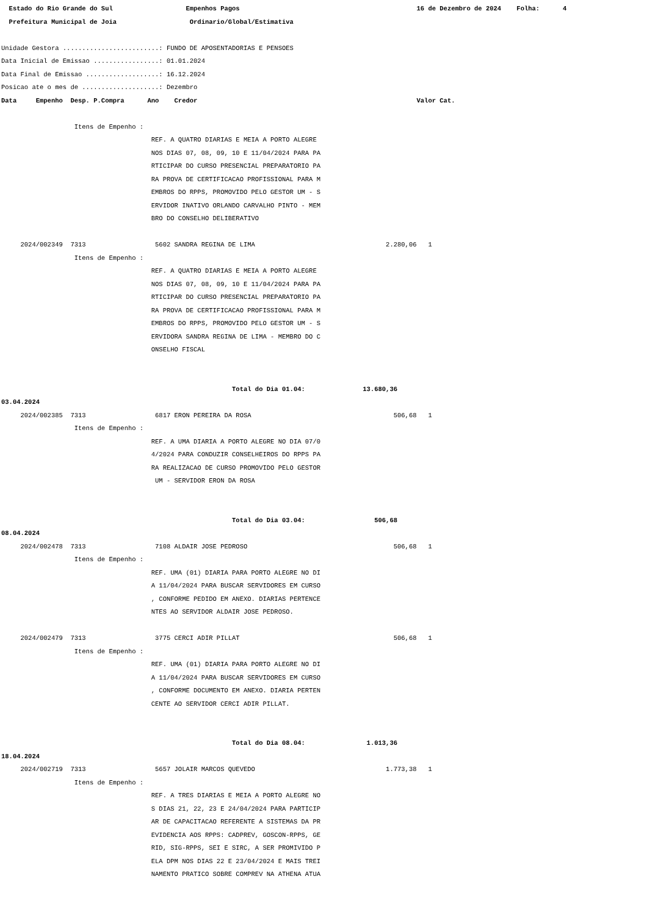Estado do Rio Grande do Sul Empenhos Pagos 16 de Dezembro de 2024 Folha: 4
Prefeitura Municipal de Joia Ordinario/Global/Estimativa
Unidade Gestora .........................: FUNDO DE APOSENTADORIAS E PENSOES
Data Inicial de Emissao .................: 01.01.2024
Data Final de Emissao ...................: 16.12.2024
Posicao ate o mes de ....................: Dezembro
Data Empenho Desp. P.Compra Ano Credor Valor Cat.
Itens de Empenho :
REF. A QUATRO DIARIAS E MEIA A PORTO ALEGRE
NOS DIAS 07, 08, 09, 10 E 11/04/2024 PARA PA
RTICIPAR DO CURSO PRESENCIAL PREPARATORIO PA
RA PROVA DE CERTIFICACAO PROFISSIONAL PARA M
EMBROS DO RPPS, PROMOVIDO PELO GESTOR UM - S
ERVIDOR INATIVO ORLANDO CARVALHO PINTO - MEM
BRO DO CONSELHO DELIBERATIVO
2024/002349 7313 5602 SANDRA REGINA DE LIMA 2.280,06 1
Itens de Empenho :
REF. A QUATRO DIARIAS E MEIA A PORTO ALEGRE
NOS DIAS 07, 08, 09, 10 E 11/04/2024 PARA PA
RTICIPAR DO CURSO PRESENCIAL PREPARATORIO PA
RA PROVA DE CERTIFICACAO PROFISSIONAL PARA M
EMBROS DO RPPS, PROMOVIDO PELO GESTOR UM - S
ERVIDORA SANDRA REGINA DE LIMA - MEMBRO DO C
ONSELHO FISCAL
Total do Dia 01.04: 13.680,36
03.04.2024
2024/002385 7313 6817 ERON PEREIRA DA ROSA 506,68 1
Itens de Empenho :
REF. A UMA DIARIA A PORTO ALEGRE NO DIA 07/0
4/2024 PARA CONDUZIR CONSELHEIROS DO RPPS PA
RA REALIZACAO DE CURSO PROMOVIDO PELO GESTOR
UM - SERVIDOR ERON DA ROSA
Total do Dia 03.04: 506,68
08.04.2024
2024/002478 7313 7108 ALDAIR JOSE PEDROSO 506,68 1
Itens de Empenho :
REF. UMA (01) DIARIA PARA PORTO ALEGRE NO DI
A 11/04/2024 PARA BUSCAR SERVIDORES EM CURSO
, CONFORME PEDIDO EM ANEXO. DIARIAS PERTENCE
NTES AO SERVIDOR ALDAIR JOSE PEDROSO.
2024/002479 7313 3775 CERCI ADIR PILLAT 506,68 1
Itens de Empenho :
REF. UMA (01) DIARIA PARA PORTO ALEGRE NO DI
A 11/04/2024 PARA BUSCAR SERVIDORES EM CURSO
, CONFORME DOCUMENTO EM ANEXO. DIARIA PERTEN
CENTE AO SERVIDOR CERCI ADIR PILLAT.
Total do Dia 08.04: 1.013,36
18.04.2024
2024/002719 7313 5657 JOLAIR MARCOS QUEVEDO 1.773,38 1
Itens de Empenho :
REF. A TRES DIARIAS E MEIA A PORTO ALEGRE NO
S DIAS 21, 22, 23 E 24/04/2024 PARA PARTICIP
AR DE CAPACITACAO REFERENTE A SISTEMAS DA PR
EVIDENCIA AOS RPPS: CADPREV, GOSCON-RPPS, GE
RID, SIG-RPPS, SEI E SIRC, A SER PROMIVIDO P
ELA DPM NOS DIAS 22 E 23/04/2024 E MAIS TREI
NAMENTO PRATICO SOBRE COMPREV NA ATHENA ATUA